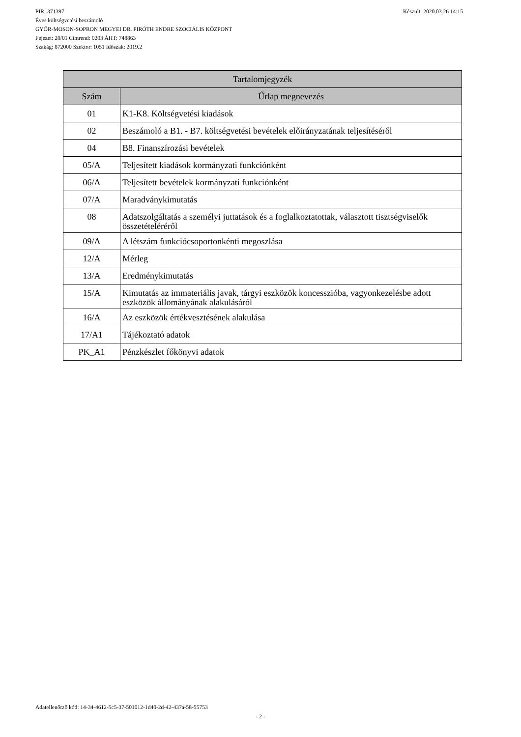Készült: 2020.03.26 14:15 PIR: 371397
Éves költségvetési beszámoló
GYŐR-MOSON-SOPRON MEGYEI DR. PIRÓTH ENDRE SZOCIÁLIS KÖZPONT
Fejezet: 20/01 Címrend: 0203 ÁHT: 748863
Szakág: 872000 Szektor: 1051 Időszak: 2019.2
| Tartalomjegyzék | |
| --- | --- |
| Szám | Űrlap megnevezés |
| 01 | K1-K8. Költségvetési kiadások |
| 02 | Beszámoló a B1. - B7. költségvetési bevételek előirányzatának teljesítéséről |
| 04 | B8. Finanszírozási bevételek |
| 05/A | Teljesített kiadások kormányzati funkciónként |
| 06/A | Teljesített bevételek kormányzati funkciónként |
| 07/A | Maradványkimutatás |
| 08 | Adatszolgáltatás a személyi juttatások és a foglalkoztatottak, választott tisztségviselők összetételéréről |
| 09/A | A létszám funkciócsoportonkénti megoszlása |
| 12/A | Mérleg |
| 13/A | Eredménykimutatás |
| 15/A | Kimutatás az immateriális javak, tárgyi eszközök koncesszióba, vagyonkezelésbe adott eszközök állományának alakulásáról |
| 16/A | Az eszközök értékvesztésének alakulása |
| 17/A1 | Tájékoztató adatok |
| PK_A1 | Pénzkészlet főkönyvi adatok |
Adatellenőrző kód: 14-34-4612-5c5-37-501012-1d40-2d-42-437a-58-55753
- 2 -